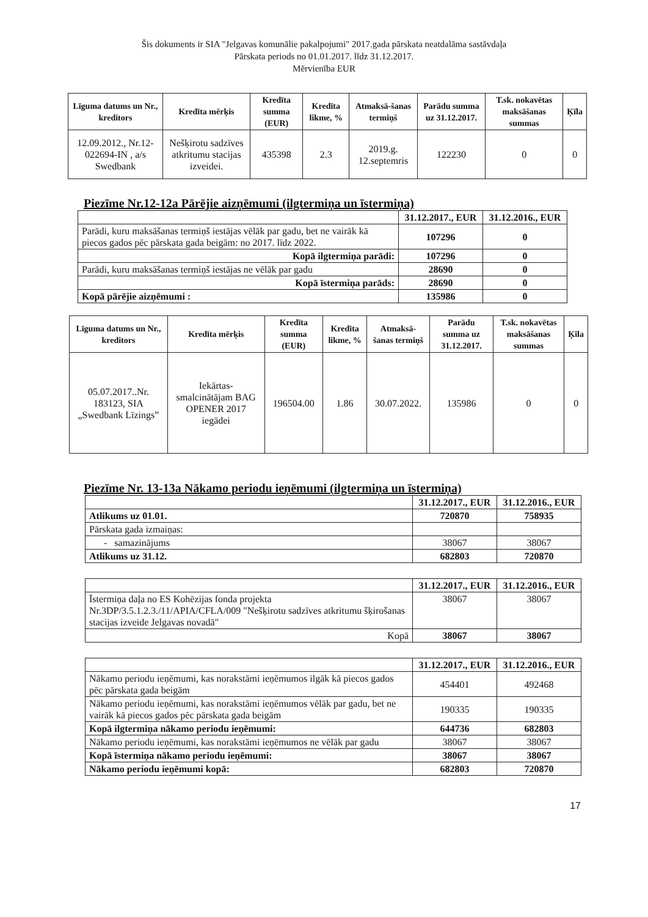Šis dokuments ir SIA "Jelgavas komunālie pakalpojumi" 2017.gada pārskata neatdalāma sastāvdaļa
Pārskata periods no 01.01.2017. līdz 31.12.2017.
Mērvienība EUR
| Līguma datums un Nr., kreditors | Kredīta mērķis | Kredīta summa (EUR) | Kredīta likme, % | Atmaksā-šanas termiņš | Parādu summa uz 31.12.2017. | T.sk. nokavētas maksāšanas summas | Ķīla |
| --- | --- | --- | --- | --- | --- | --- | --- |
| 12.09.2012., Nr.12-022694-IN , a/s Swedbank | Nešķirotu sadzīves atkritumu stacijas izveidei. | 435398 | 2.3 | 2019.g. 12.septemris | 122230 | 0 | 0 |
Piezīme Nr.12-12a Pārējie aizņēmumi (ilgtermiņa un īstermiņa)
| | 31.12.2017., EUR | 31.12.2016., EUR |
| Parādi, kuru maksāšanas termiņš iestājas vēlāk par gadu, bet ne vairāk kā piecos gados pēc pārskata gada beigām: no 2017. līdz 2022. | 107296 | 0 |
| Kopā ilgtermiņa parādi: | 107296 | 0 |
| Parādi, kuru maksāšanas termiņš iestājas ne vēlāk par gadu | 28690 | 0 |
| Kopā īstermiņa parāds: | 28690 | 0 |
| Kopā pārējie aizņēmumi : | 135986 | 0 |
| Līguma datums un Nr., kreditors | Kredīta mērķis | Kredīta summa (EUR) | Kredīta likme, % | Atmaksā-šanas termiņš | Parādu summa uz 31.12.2017. | T.sk. nokavētas maksāšanas summas | Ķīla |
| --- | --- | --- | --- | --- | --- | --- | --- |
| 05.07.2017..Nr. 183123, SIA „Swedbank Līzings” | Iekārtas-smalcinātājam BAG OPENER 2017 iegādei | 196504.00 | 1.86 | 30.07.2022. | 135986 | 0 | 0 |
Piezīme Nr. 13-13a Nākamo periodu ieņēmumi (ilgtermiņa un īstermiņa)
| | 31.12.2017., EUR | 31.12.2016., EUR |
| Atlikums uz 01.01. | 720870 | 758935 |
| Pārskata gada izmaiņas: | | |
| - samazinājums | 38067 | 38067 |
| Atlikums uz 31.12. | 682803 | 720870 |
| | 31.12.2017., EUR | 31.12.2016., EUR |
| Īstermiņa daļa no ES Kohēzijas fonda projekta Nr.3DP/3.5.1.2.3./11/APIA/CFLA/009 "Nešķirotu sadzīves atkritumu šķirošanas stacijas izveide Jelgavas novadā" | 38067 | 38067 |
| Kopā | 38067 | 38067 |
| | 31.12.2017., EUR | 31.12.2016., EUR |
| Nākamo periodu ieņēmumi, kas norakstāmi ieņēmumos ilgāk kā piecos gados pēc pārskata gada beigām | 454401 | 492468 |
| Nākamo periodu ieņēmumi, kas norakstāmi ieņēmumos vēlāk par gadu, bet ne vairāk kā piecos gados pēc pārskata gada beigām | 190335 | 190335 |
| Kopā ilgtermiņa nākamo periodu ieņēmumi: | 644736 | 682803 |
| Nākamo periodu ieņēmumi, kas norakstāmi ieņēmumos ne vēlāk par gadu | 38067 | 38067 |
| Kopā īstermiņa nākamo periodu ieņēmumi: | 38067 | 38067 |
| Nākamo periodu ieņēmumi kopā: | 682803 | 720870 |
17